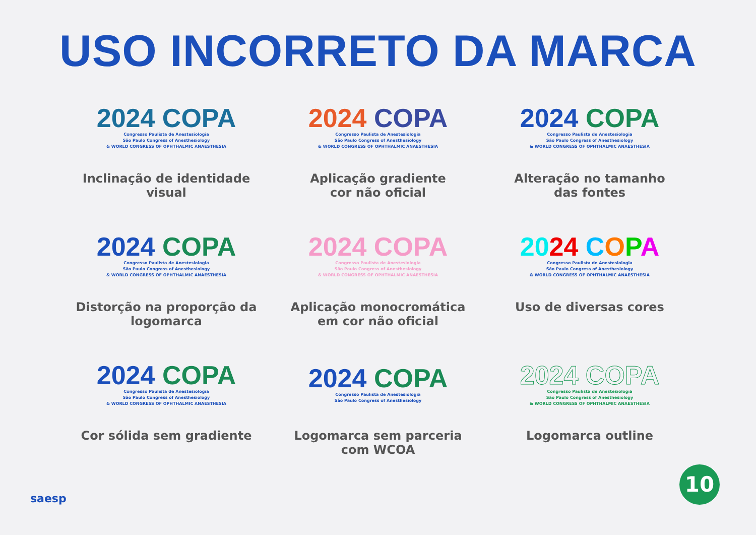USO INCORRETO DA MARCA
2024 COPA
Congresso Paulista de Anestesiologia
São Paulo Congress of Anesthesiology
& WORLD CONGRESS OF OPHTHALMIC ANAESTHESIA
Inclinação de identidade visual
2024 COPA
Congresso Paulista de Anestesiologia
São Paulo Congress of Anesthesiology
& WORLD CONGRESS OF OPHTHALMIC ANAESTHESIA
Aplicação gradiente
cor não oficial
2024 COPA
Congresso Paulista de Anestesiologia
São Paulo Congress of Anesthesiology
& WORLD CONGRESS OF OPHTHALMIC ANAESTHESIA
Alteração no tamanho
das fontes
2024 COPA
Congresso Paulista de Anestesiologia
São Paulo Congress of Anesthesiology
& WORLD CONGRESS OF OPHTHALMIC ANAESTHESIA
Distorção na proporção da
logomarca
2024 COPA
Congresso Paulista de Anestesiologia
São Paulo Congress of Anesthesiology
& WORLD CONGRESS OF OPHTHALMIC ANAESTHESIA
Aplicação monocromática
em cor não oficial
2024 COPA
Congresso Paulista de Anestesiologia
São Paulo Congress of Anesthesiology
& WORLD CONGRESS OF OPHTHALMIC ANAESTHESIA
Uso de diversas cores
2024 COPA
Congresso Paulista de Anestesiologia
São Paulo Congress of Anesthesiology
& WORLD CONGRESS OF OPHTHALMIC ANAESTHESIA
Cor sólida sem gradiente
2024 COPA
Congresso Paulista de Anestesiologia
São Paulo Congress of Anesthesiology
Logomarca sem parceria
com WCOA
2024 COPA
Congresso Paulista de Anestesiologia
São Paulo Congress of Anesthesiology
& WORLD CONGRESS OF OPHTHALMIC ANAESTHESIA
Logomarca outline
saesp 10